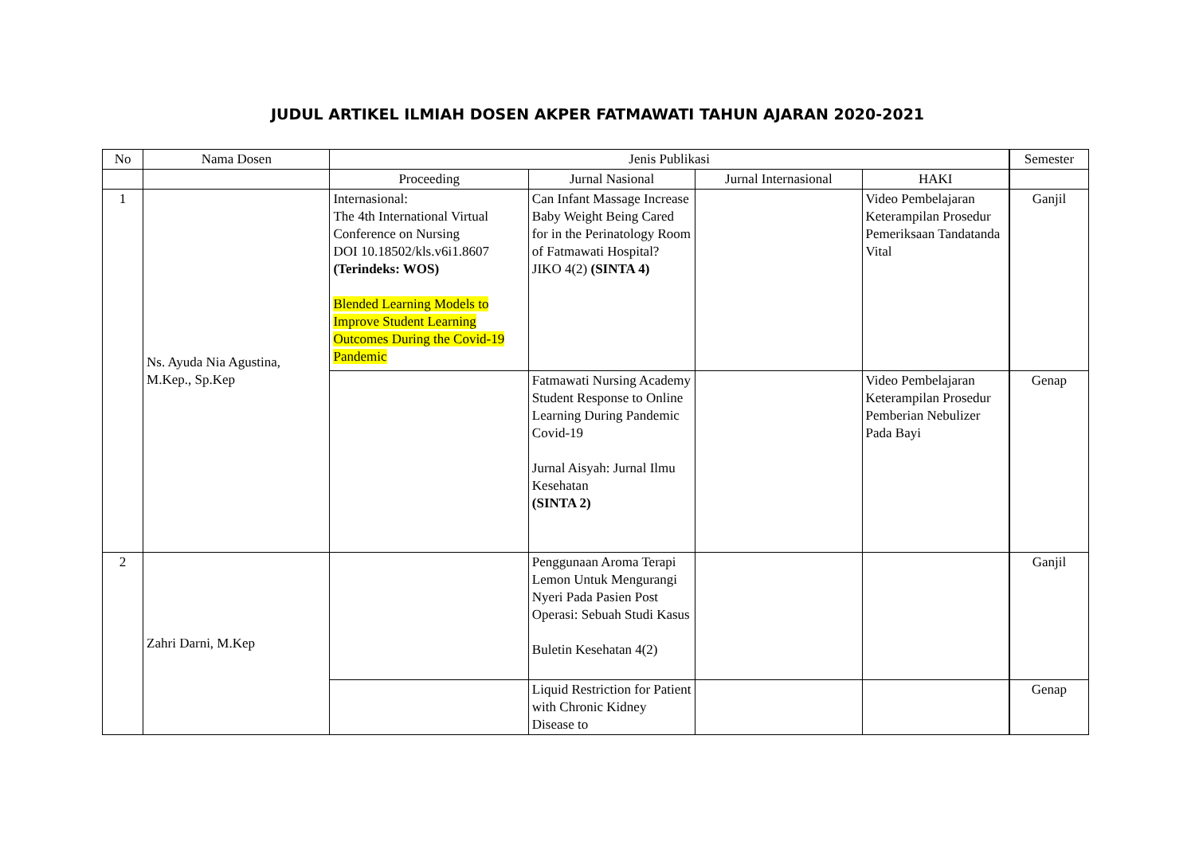JUDUL ARTIKEL ILMIAH DOSEN AKPER FATMAWATI TAHUN AJARAN 2020-2021
| No | Nama Dosen | Jenis Publikasi | | | | Semester |
| --- | --- | --- | --- | --- | --- | --- |
| | | Proceeding | Jurnal Nasional | Jurnal Internasional | HAKI | |
| 1 | Ns. Ayuda Nia Agustina, M.Kep., Sp.Kep | Internasional: The 4th International Virtual Conference on Nursing DOI 10.18502/kls.v6i1.8607 (Terindeks: WOS) Blended Learning Models to Improve Student Learning Outcomes During the Covid-19 Pandemic | Can Infant Massage Increase Baby Weight Being Cared for in the Perinatology Room of Fatmawati Hospital? JIKO 4(2) (SINTA 4) | | Video Pembelajaran Keterampilan Prosedur Pemeriksaan Tandatanda Vital | Ganjil |
| | | | Fatmawati Nursing Academy Student Response to Online Learning During Pandemic Covid-19 Jurnal Aisyah: Jurnal Ilmu Kesehatan (SINTA 2) | | Video Pembelajaran Keterampilan Prosedur Pemberian Nebulizer Pada Bayi | Genap |
| 2 | Zahri Darni, M.Kep | | Penggunaan Aroma Terapi Lemon Untuk Mengurangi Nyeri Pada Pasien Post Operasi: Sebuah Studi Kasus Buletin Kesehatan 4(2) | | | Ganjil |
| | | | Liquid Restriction for Patient with Chronic Kidney Disease to | | | Genap |